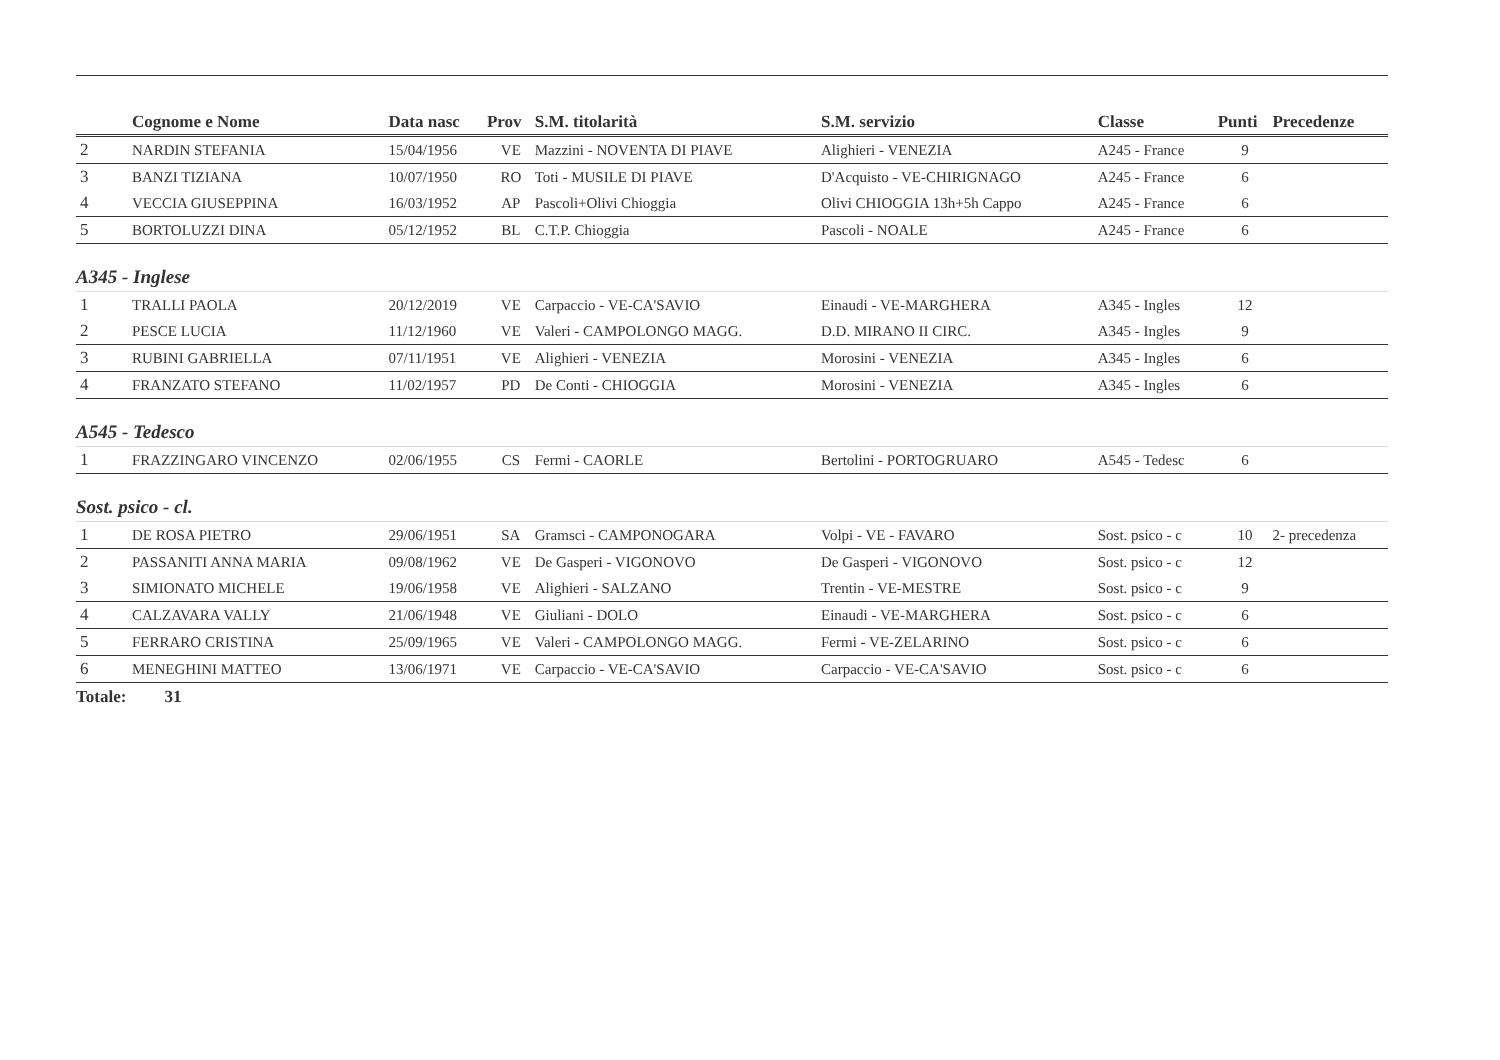| | Cognome e Nome | Data nasc | Prov | S.M. titolarità | S.M. servizio | Classe | Punti | Precedenze |
| --- | --- | --- | --- | --- | --- | --- | --- | --- |
| 2 | NARDIN STEFANIA | 15/04/1956 | VE | Mazzini - NOVENTA DI PIAVE | Alighieri - VENEZIA | A245 - France | 9 | |
| 3 | BANZI TIZIANA | 10/07/1950 | RO | Toti - MUSILE DI PIAVE | D'Acquisto - VE-CHIRIGNAGO | A245 - France | 6 | |
| 4 | VECCIA GIUSEPPINA | 16/03/1952 | AP | Pascoli+Olivi Chioggia | Olivi CHIOGGIA 13h+5h Cappo | A245 - France | 6 | |
| 5 | BORTOLUZZI DINA | 05/12/1952 | BL | C.T.P. Chioggia | Pascoli - NOALE | A245 - France | 6 | |
| A345 - Inglese | | | | | | | | |
| 1 | TRALLI PAOLA | 20/12/2019 | VE | Carpaccio - VE-CA'SAVIO | Einaudi - VE-MARGHERA | A345 - Ingles | 12 | |
| 2 | PESCE LUCIA | 11/12/1960 | VE | Valeri - CAMPOLONGO MAGG. | D.D. MIRANO II CIRC. | A345 - Ingles | 9 | |
| 3 | RUBINI GABRIELLA | 07/11/1951 | VE | Alighieri - VENEZIA | Morosini - VENEZIA | A345 - Ingles | 6 | |
| 4 | FRANZATO STEFANO | 11/02/1957 | PD | De Conti - CHIOGGIA | Morosini - VENEZIA | A345 - Ingles | 6 | |
| A545 - Tedesco | | | | | | | | |
| 1 | FRAZZINGARO VINCENZO | 02/06/1955 | CS | Fermi - CAORLE | Bertolini - PORTOGRUARO | A545 - Tedesc | 6 | |
| Sost. psico - cl. | | | | | | | | |
| 1 | DE ROSA PIETRO | 29/06/1951 | SA | Gramsci - CAMPONOGARA | Volpi - VE - FAVARO | Sost. psico - c | 10 | 2- precedenza |
| 2 | PASSANITI ANNA MARIA | 09/08/1962 | VE | De Gasperi - VIGONOVO | De Gasperi - VIGONOVO | Sost. psico - c | 12 | |
| 3 | SIMIONATO MICHELE | 19/06/1958 | VE | Alighieri - SALZANO | Trentin - VE-MESTRE | Sost. psico - c | 9 | |
| 4 | CALZAVARA VALLY | 21/06/1948 | VE | Giuliani - DOLO | Einaudi - VE-MARGHERA | Sost. psico - c | 6 | |
| 5 | FERRARO CRISTINA | 25/09/1965 | VE | Valeri - CAMPOLONGO MAGG. | Fermi - VE-ZELARINO | Sost. psico - c | 6 | |
| 6 | MENEGHINI MATTEO | 13/06/1971 | VE | Carpaccio - VE-CA'SAVIO | Carpaccio - VE-CA'SAVIO | Sost. psico - c | 6 | |
Totale: 31